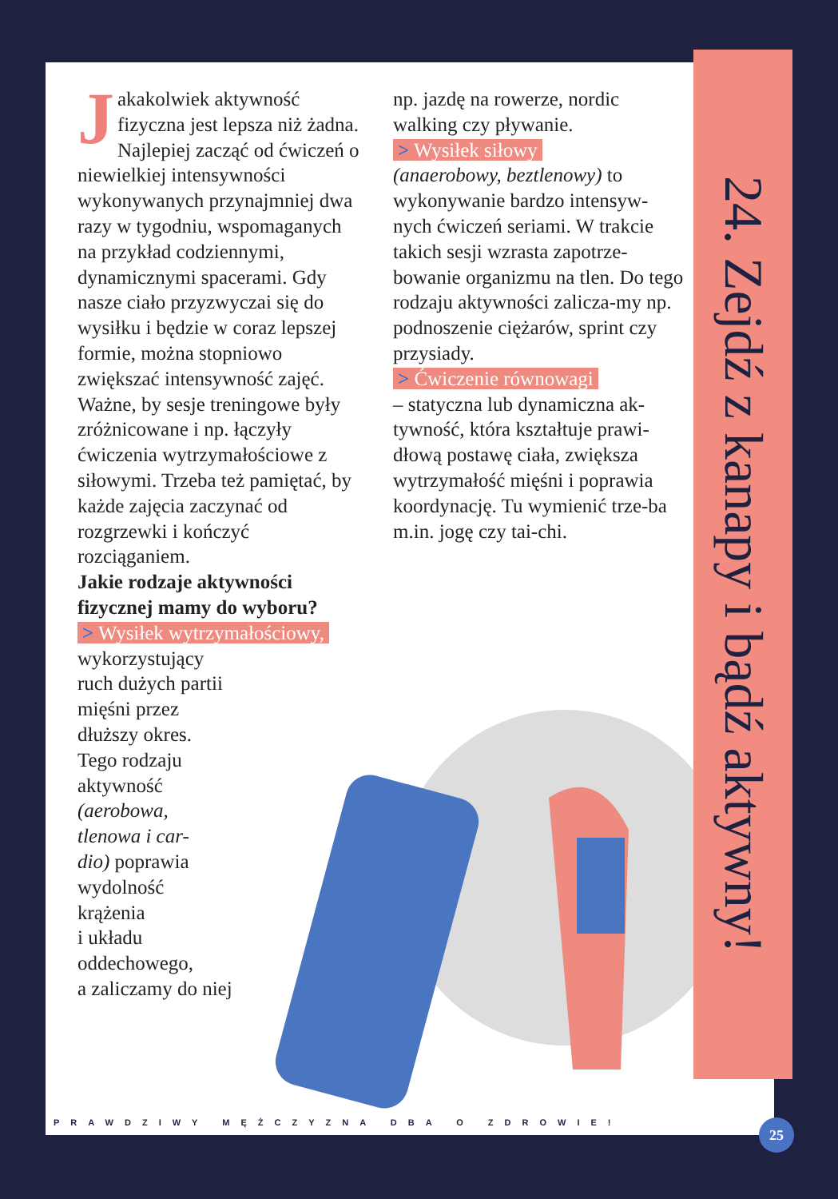Jakakolwiek aktywność fizyczna jest lepsza niż żadna. Najlepiej zacząć od ćwiczeń o niewielkiej intensywności wykonywanych przynajmniej dwa razy w tygodniu, wspomaganych na przykład codziennymi, dynamicznymi spacerami. Gdy nasze ciało przyzwyczai się do wysiłku i będzie w coraz lepszej formie, można stopniowo zwiększać intensywność zajęć. Ważne, by sesje treningowe były zróżnicowane i np. łączyły ćwiczenia wytrzymałościowe z siłowymi. Trzeba też pamiętać, by każde zajęcia zaczynać od rozgrzewki i kończyć rozciąganiem.
Jakie rodzaje aktywności fizycznej mamy do wyboru?
> Wysiłek wytrzymałościowy,
wykorzystujący
ruch dużych partii
mięśni przez
dłuższy okres.
Tego rodzaju
aktywność
(aerobowa,
tlenowa i car-
dio) poprawia
wydolność
krążenia
i układu
oddechowego,
a zaliczamy do niej
np. jazdę na rowerze, nordic walking czy pływanie.
> Wysiłek siłowy
(anaerobowy, beztlenowy) to wykonywanie bardzo intensyw-nych ćwiczeń seriami. W trakcie takich sesji wzrasta zapotrze-bowanie organizmu na tlen. Do tego rodzaju aktywności zalicza-my np. podnoszenie ciężarów, sprint czy przysiady.
> Ćwiczenie równowagi
– statyczna lub dynamiczna ak-tywność, która kształtuje prawi-dłową postawę ciała, zwiększa wytrzymałość mięśni i poprawia koordynację. Tu wymienić trze-ba m.in. jogę czy tai-chi.
PRAWDZIWY MĘŻCZYZNA DBA O ZDROWIE!
24. Zejdź z kanapy i bądź aktywny!
25